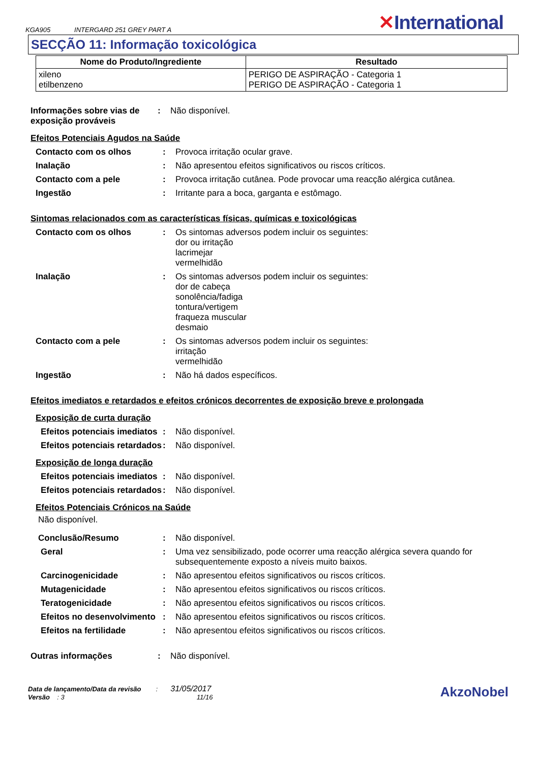KGA905 INTERGARD 251 GREY PART A
✕International
SECÇÃO 11: Informação toxicológica
| Nome do Produto/Ingrediente | Resultado |
| --- | --- |
| xileno etilbenzeno | PERIGO DE ASPIRAÇÃO - Categoria 1 PERIGO DE ASPIRAÇÃO - Categoria 1 |
Informações sobre vias de exposição prováveis
: Não disponível.
Efeitos Potenciais Agudos na Saúde
Contacto com os olhos : Provoca irritação ocular grave.
Inalação : Não apresentou efeitos significativos ou riscos críticos.
Contacto com a pele : Provoca irritação cutânea. Pode provocar uma reacção alérgica cutânea.
Ingestão : Irritante para a boca, garganta e estômago.
Sintomas relacionados com as características físicas, químicas e toxicológicas
Contacto com os olhos : Os sintomas adversos podem incluir os seguintes:
dor ou irritação
lacrimejar
vermelhidão
Inalação : Os sintomas adversos podem incluir os seguintes:
dor de cabeça
sonolência/fadiga
tontura/vertigem
fraqueza muscular
desmaio
Contacto com a pele : Os sintomas adversos podem incluir os seguintes:
irritação
vermelhidão
Ingestão : Não há dados específicos.
Efeitos imediatos e retardados e efeitos crónicos decorrentes de exposição breve e prolongada
Exposição de curta duração
Efeitos potenciais imediatos
: Não disponível.
Efeitos potenciais retardados
: Não disponível.
Exposição de longa duração
Efeitos potenciais imediatos
: Não disponível.
Efeitos potenciais retardados
: Não disponível.
Efeitos Potenciais Crónicos na Saúde
Não disponível.
Conclusão/Resumo : Não disponível.
Geral : Uma vez sensibilizado, pode ocorrer uma reacção alérgica severa quando for subsequentemente exposto a níveis muito baixos.
Carcinogenicidade : Não apresentou efeitos significativos ou riscos críticos.
Mutagenicidade : Não apresentou efeitos significativos ou riscos críticos.
Teratogenicidade : Não apresentou efeitos significativos ou riscos críticos.
Efeitos no desenvolvimento
: Não apresentou efeitos significativos ou riscos críticos.
Efeitos na fertilidade : Não apresentou efeitos significativos ou riscos críticos.
Outras informações : Não disponível.
Data de lançamento/Data da revisão : 31/05/2017
Versão : 3 11/16
AkzoNobel